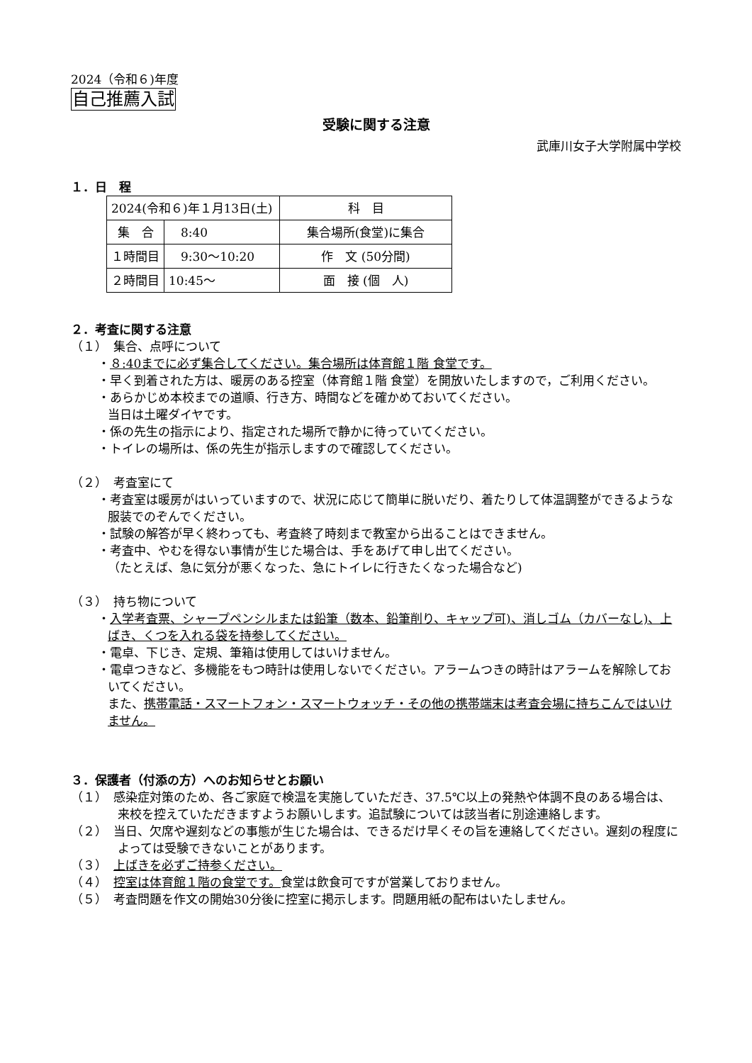2024（令和６)年度
自己推薦入試
受験に関する注意
武庫川女子大学附属中学校
１．日　程
| 2024(令和６)年１月13日(土) | | 科 目 |
| 集 合 | 8:40 | 集合場所(食堂)に集合 |
| １時間目 | 9:30～10:20 | 作 文 (50分間) |
| ２時間目 | 10:45～ | 面 接 (個 人) |
２．考査に関する注意
（１）　集合、点呼について
・８:40までに必ず集合してください。集合場所は体育館１階 食堂です。
・早く到着された方は、暖房のある控室（体育館１階 食堂）を開放いたしますので，ご利用ください。
・あらかじめ本校までの道順、行き方、時間などを確かめておいてください。
当日は土曜ダイヤです。
・係の先生の指示により、指定された場所で静かに待っていてください。
・トイレの場所は、係の先生が指示しますので確認してください。
（２）　考査室にて
・考査室は暖房がはいっていますので、状況に応じて簡単に脱いだり、着たりして体温調整ができるような服装でのぞんでください。
・試験の解答が早く終わっても、考査終了時刻まで教室から出ることはできません。
・考査中、やむを得ない事情が生じた場合は、手をあげて申し出てください。
（たとえば、急に気分が悪くなった、急にトイレに行きたくなった場合など)
（３）　持ち物について
・入学考査票、シャープペンシルまたは鉛筆（数本、鉛筆削り、キャップ可)、消しゴム（カバーなし)、上ばき、くつを入れる袋を持参してください。
・電卓、下じき、定規、筆箱は使用してはいけません。
・電卓つきなど、多機能をもつ時計は使用しないでください。アラームつきの時計はアラームを解除しておいてください。
また、携帯電話・スマートフォン・スマートウォッチ・その他の携帯端末は考査会場に持ちこんではいけません。
３．保護者（付添の方）へのお知らせとお願い
（１）　感染症対策のため、各ご家庭で検温を実施していただき、37.5℃以上の発熱や体調不良のある場合は、来校を控えていただきますようお願いします。追試験については該当者に別途連絡します。
（２）　当日、欠席や遅刻などの事態が生じた場合は、できるだけ早くその旨を連絡してください。遅刻の程度によっては受験できないことがあります。
（３）　上ばきを必ずご持参ください。
（４）　控室は体育館１階の食堂です。食堂は飲食可ですが営業しておりません。
（５）　考査問題を作文の開始30分後に控室に掲示します。問題用紙の配布はいたしません。